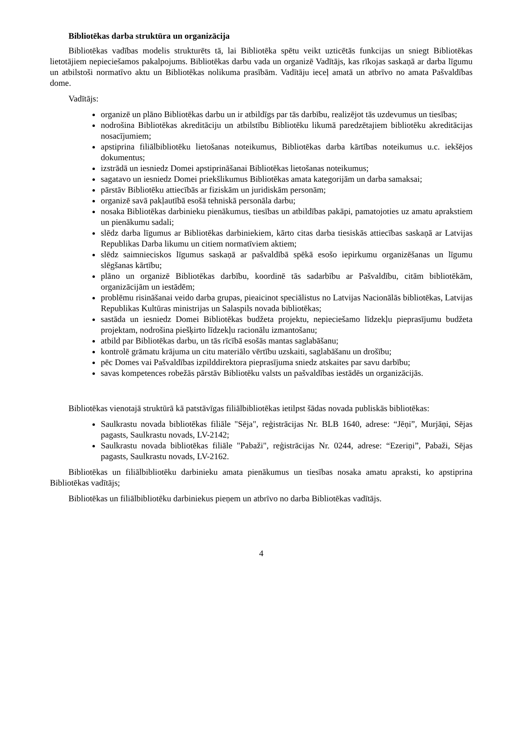Bibliotēkas darba struktūra un organizācija
Bibliotēkas vadības modelis strukturēts tā, lai Bibliotēka spētu veikt uzticētās funkcijas un sniegt Bibliotēkas lietotājiem nepieciešamos pakalpojums. Bibliotēkas darbu vada un organizē Vadītājs, kas rīkojas saskaņā ar darba līgumu un atbilstoši normatīvo aktu un Bibliotēkas nolikuma prasībām. Vadītāju ieceļ amatā un atbrīvo no amata Pašvaldības dome.
Vadītājs:
organizē un plāno Bibliotēkas darbu un ir atbildīgs par tās darbību, realizējot tās uzdevumus un tiesības;
nodrošina Bibliotēkas akreditāciju un atbilstību Bibliotēku likumā paredzētajiem bibliotēku akreditācijas nosacījumiem;
apstiprina filiālbibliotēku lietošanas noteikumus, Bibliotēkas darba kārtības noteikumus u.c. iekšējos dokumentus;
izstrādā un iesniedz Domei apstiprināšanai Bibliotēkas lietošanas noteikumus;
sagatavo un iesniedz Domei priekšlikumus Bibliotēkas amata kategorijām un darba samaksai;
pārstāv Bibliotēku attiecībās ar fiziskām un juridiskām personām;
organizē savā pakļautībā esošā tehniskā personāla darbu;
nosaka Bibliotēkas darbinieku pienākumus, tiesības un atbildības pakāpi, pamatojoties uz amatu aprakstiem un pienākumu sadali;
slēdz darba līgumus ar Bibliotēkas darbiniekiem, kārto citas darba tiesiskās attiecības saskaņā ar Latvijas Republikas Darba likumu un citiem normatīviem aktiem;
slēdz saimnieciskos līgumus saskaņā ar pašvaldībā spēkā esošo iepirkumu organizēšanas un līgumu slēgšanas kārtību;
plāno un organizē Bibliotēkas darbību, koordinē tās sadarbību ar Pašvaldību, citām bibliotēkām, organizācijām un iestādēm;
problēmu risināšanai veido darba grupas, pieaicinot speciālistus no Latvijas Nacionālās bibliotēkas, Latvijas Republikas Kultūras ministrijas un Salaspils novada bibliotēkas;
sastāda un iesniedz Domei Bibliotēkas budžeta projektu, nepieciešamo līdzekļu pieprasījumu budžeta projektam, nodrošina piešķirto līdzekļu racionālu izmantošanu;
atbild par Bibliotēkas darbu, un tās rīcībā esošās mantas saglabāšanu;
kontrolē grāmatu krājuma un citu materiālo vērtību uzskaiti, saglabāšanu un drošību;
pēc Domes vai Pašvaldības izpilddirektora pieprasījuma sniedz atskaites par savu darbību;
savas kompetences robežās pārstāv Bibliotēku valsts un pašvaldības iestādēs un organizācijās.
Bibliotēkas vienotajā struktūrā kā patstāvīgas filiālbibliotēkas ietilpst šādas novada publiskās bibliotēkas:
Saulkrastu novada bibliotēkas filiāle "Sēja", reģistrācijas Nr. BLB 1640, adrese: “Jēņi”, Murjāņi, Sējas pagasts, Saulkrastu novads, LV-2142;
Saulkrastu novada bibliotēkas filiāle "Pabaži", reģistrācijas Nr. 0244, adrese: “Ezeriņi”, Pabaži, Sējas pagasts, Saulkrastu novads, LV-2162.
Bibliotēkas un filiālbibliotēku darbinieku amata pienākumus un tiesības nosaka amatu apraksti, ko apstiprina Bibliotēkas vadītājs;
Bibliotēkas un filiālbibliotēku darbiniekus pieņem un atbrīvo no darba Bibliotēkas vadītājs.
4